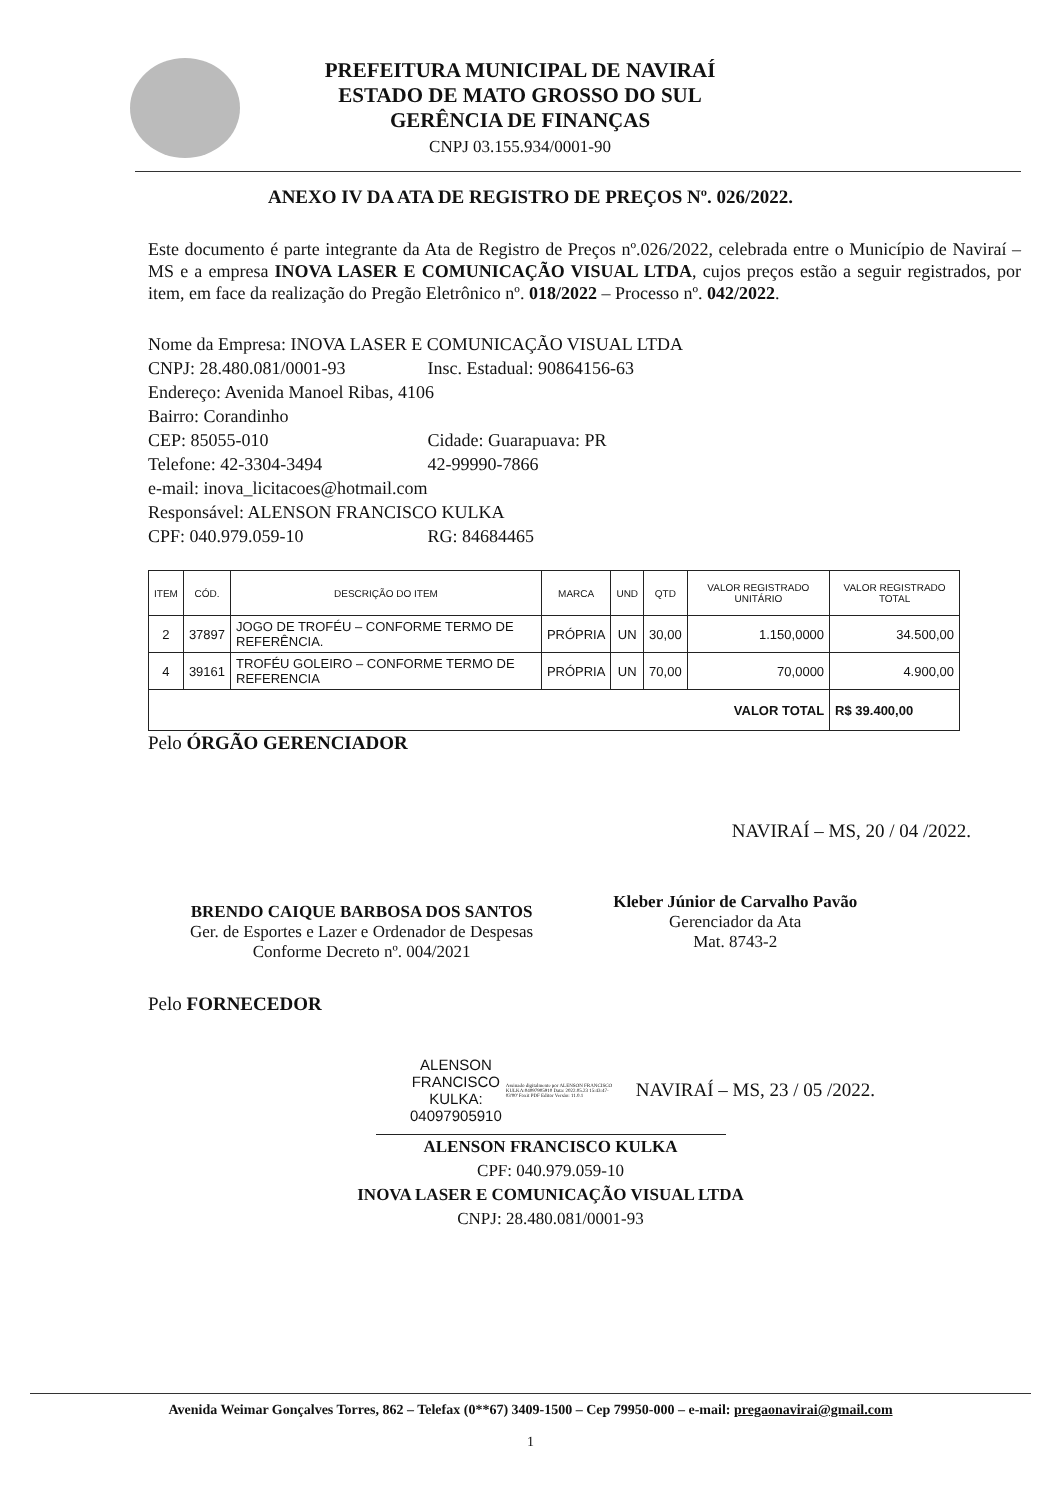PREFEITURA MUNICIPAL DE NAVIRAÍ
ESTADO DE MATO GROSSO DO SUL
GERÊNCIA DE FINANÇAS
CNPJ 03.155.934/0001-90
ANEXO IV DA ATA DE REGISTRO DE PREÇOS Nº. 026/2022.
Este documento é parte integrante da Ata de Registro de Preços nº.026/2022, celebrada entre o Município de Naviraí – MS e a empresa INOVA LASER E COMUNICAÇÃO VISUAL LTDA, cujos preços estão a seguir registrados, por item, em face da realização do Pregão Eletrônico nº. 018/2022 – Processo nº. 042/2022.
Nome da Empresa: INOVA LASER E COMUNICAÇÃO VISUAL LTDA
CNPJ: 28.480.081/0001-93 Insc. Estadual: 90864156-63
Endereço: Avenida Manoel Ribas, 4106
Bairro: Corandinho
CEP: 85055-010 Cidade: Guarapuava: PR
Telefone: 42-3304-3494 42-99990-7866
e-mail: inova_licitacoes@hotmail.com
Responsável: ALENSON FRANCISCO KULKA
CPF: 040.979.059-10 RG: 84684465
| ITEM | CÓD. | DESCRIÇÃO DO ITEM | MARCA | UND | QTD | VALOR REGISTRADO UNITÁRIO | VALOR REGISTRADO TOTAL |
| --- | --- | --- | --- | --- | --- | --- | --- |
| 2 | 37897 | JOGO DE TROFÉU – CONFORME TERMO DE REFERÊNCIA. | PRÓPRIA | UN | 30,00 | 1.150,0000 | 34.500,00 |
| 4 | 39161 | TROFÉU GOLEIRO – CONFORME TERMO DE REFERENCIA | PRÓPRIA | UN | 70,00 | 70,0000 | 4.900,00 |
| VALOR TOTAL | | | | | | | R$ 39.400,00 |
Pelo ÓRGÃO GERENCIADOR
NAVIRAÍ – MS, 20 / 04 /2022.
BRENDO CAIQUE BARBOSA DOS SANTOS
Ger. de Esportes e Lazer e Ordenador de Despesas
Conforme Decreto nº. 004/2021
Kleber Júnior de Carvalho Pavão
Gerenciador da Ata
Mat. 8743-2
Pelo FORNECEDOR
ALENSON
FRANCISCO
KULKA:
04097905910
Assinado digitalmente por ALENSON FRANCISCO KULKA:04097905910 Data: 2022.05.23 15:43:47-03'00' Foxit PDF Editor Versão: 11.0.1
NAVIRAÍ – MS, 23 / 05 /2022.
ALENSON FRANCISCO KULKA
CPF: 040.979.059-10
INOVA LASER E COMUNICAÇÃO VISUAL LTDA
CNPJ: 28.480.081/0001-93
Avenida Weimar Gonçalves Torres, 862 – Telefax (0**67) 3409-1500 – Cep 79950-000 – e-mail: pregaonavirai@gmail.com
1